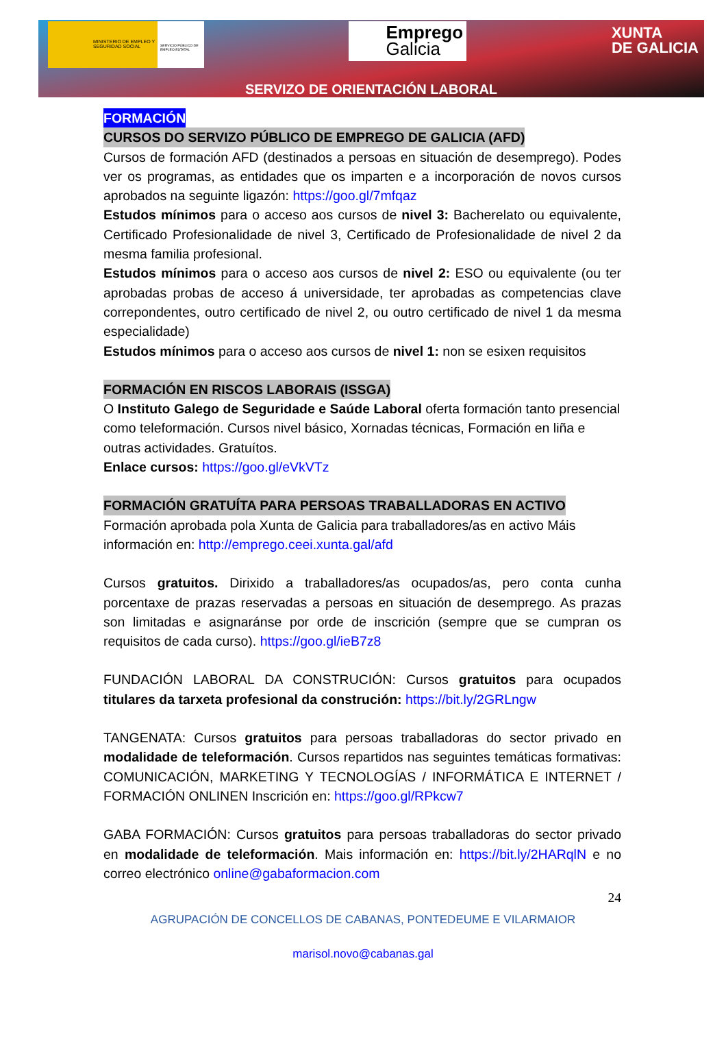MINISTERIO DE EMPLEO Y SEGURIDAD SOCIAL
SERVICIO PÚBLICO DE EMPLEO ESTATAL
Emprego Galicia
XUNTA
DE GALICIA
SERVIZO DE ORIENTACIÓN LABORAL
FORMACIÓN
CURSOS DO SERVIZO PÚBLICO DE EMPREGO DE GALICIA (AFD)
Cursos de formación AFD (destinados a persoas en situación de desemprego). Podes ver os programas, as entidades que os imparten e a incorporación de novos cursos aprobados na seguinte ligazón: https://goo.gl/7mfqaz
Estudos mínimos para o acceso aos cursos de nivel 3: Bacherelato ou equivalente, Certificado Profesionalidade de nivel 3, Certificado de Profesionalidade de nivel 2 da mesma familia profesional.
Estudos mínimos para o acceso aos cursos de nivel 2: ESO ou equivalente (ou ter aprobadas probas de acceso á universidade, ter aprobadas as competencias clave correpondentes, outro certificado de nivel 2, ou outro certificado de nivel 1 da mesma especialidade)
Estudos mínimos para o acceso aos cursos de nivel 1: non se esixen requisitos
FORMACIÓN EN RISCOS LABORAIS (ISSGA)
O Instituto Galego de Seguridade e Saúde Laboral oferta formación tanto presencial como teleformación. Cursos nivel básico, Xornadas técnicas, Formación en liña e outras actividades. Gratuítos.
Enlace cursos: https://goo.gl/eVkVTz
FORMACIÓN GRATUÍTA PARA PERSOAS TRABALLADORAS EN ACTIVO
Formación aprobada pola Xunta de Galicia para traballadores/as en activo Máis información en: http://emprego.ceei.xunta.gal/afd
Cursos gratuitos. Dirixido a traballadores/as ocupados/as, pero conta cunha porcentaxe de prazas reservadas a persoas en situación de desemprego. As prazas son limitadas e asignaránse por orde de inscrición (sempre que se cumpran os requisitos de cada curso). https://goo.gl/ieB7z8
FUNDACIÓN LABORAL DA CONSTRUCIÓN: Cursos gratuitos para ocupados titulares da tarxeta profesional da construción: https://bit.ly/2GRLngw
TANGENATA: Cursos gratuitos para persoas traballadoras do sector privado en modalidade de teleformación. Cursos repartidos nas seguintes temáticas formativas: COMUNICACIÓN, MARKETING Y TECNOLOGÍAS / INFORMÁTICA E INTERNET / FORMACIÓN ONLINEN Inscrición en: https://goo.gl/RPkcw7
GABA FORMACIÓN: Cursos gratuitos para persoas traballadoras do sector privado en modalidade de teleformación. Mais información en: https://bit.ly/2HARqlN e no correo electrónico online@gabaformacion.com
24
AGRUPACIÓN DE CONCELLOS DE CABANAS, PONTEDEUME E VILARMAIOR
marisol.novo@cabanas.gal